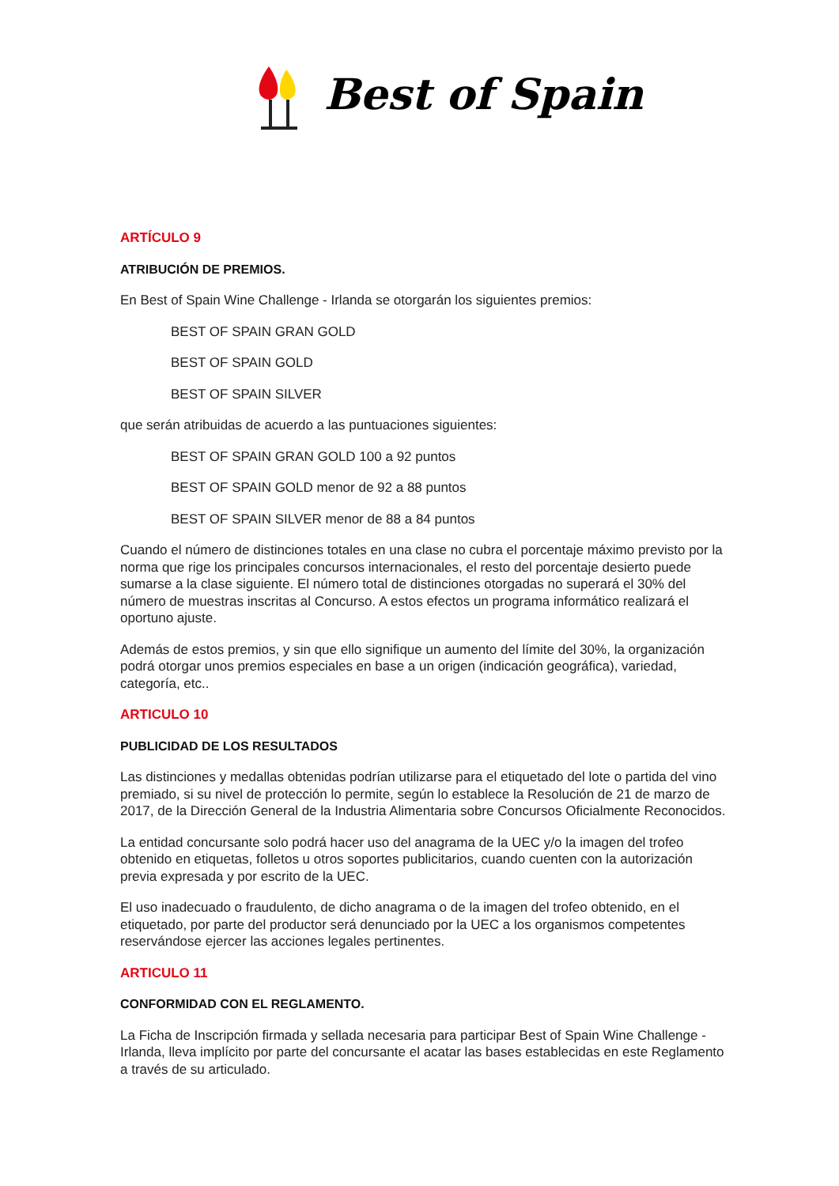Best of Spain
ARTÍCULO 9
ATRIBUCIÓN DE PREMIOS.
En Best of Spain Wine Challenge - Irlanda se otorgarán los siguientes premios:
BEST OF SPAIN GRAN GOLD
BEST OF SPAIN GOLD
BEST OF SPAIN SILVER
que serán atribuidas de acuerdo a las puntuaciones siguientes:
BEST OF SPAIN GRAN GOLD 100 a 92 puntos
BEST OF SPAIN GOLD menor de 92 a 88 puntos
BEST OF SPAIN SILVER menor de 88 a 84 puntos
Cuando el número de distinciones totales en una clase no cubra el porcentaje máximo previsto por la norma que rige los principales concursos internacionales, el resto del porcentaje desierto puede sumarse a la clase siguiente. El número total de distinciones otorgadas no superará el 30% del número de muestras inscritas al Concurso. A estos efectos un programa informático realizará el oportuno ajuste.
Además de estos premios, y sin que ello signifique un aumento del límite del 30%, la organización podrá otorgar unos premios especiales en base a un origen (indicación geográfica), variedad, categoría, etc..
ARTICULO 10
PUBLICIDAD DE LOS RESULTADOS
Las distinciones y medallas obtenidas podrían utilizarse para el etiquetado del lote o partida del vino premiado, si su nivel de protección lo permite, según lo establece la Resolución de 21 de marzo de 2017, de la Dirección General de la Industria Alimentaria sobre Concursos Oficialmente Reconocidos.
La entidad concursante solo podrá hacer uso del anagrama de la UEC y/o la imagen del trofeo obtenido en etiquetas, folletos u otros soportes publicitarios, cuando cuenten con la autorización previa expresada y por escrito de la UEC.
El uso inadecuado o fraudulento, de dicho anagrama o de la imagen del trofeo obtenido, en el etiquetado, por parte del productor será denunciado por la UEC a los organismos competentes reservándose ejercer las acciones legales pertinentes.
ARTICULO 11
CONFORMIDAD CON EL REGLAMENTO.
La Ficha de Inscripción firmada y sellada necesaria para participar Best of Spain Wine Challenge - Irlanda, lleva implícito por parte del concursante el acatar las bases establecidas en este Reglamento a través de su articulado.